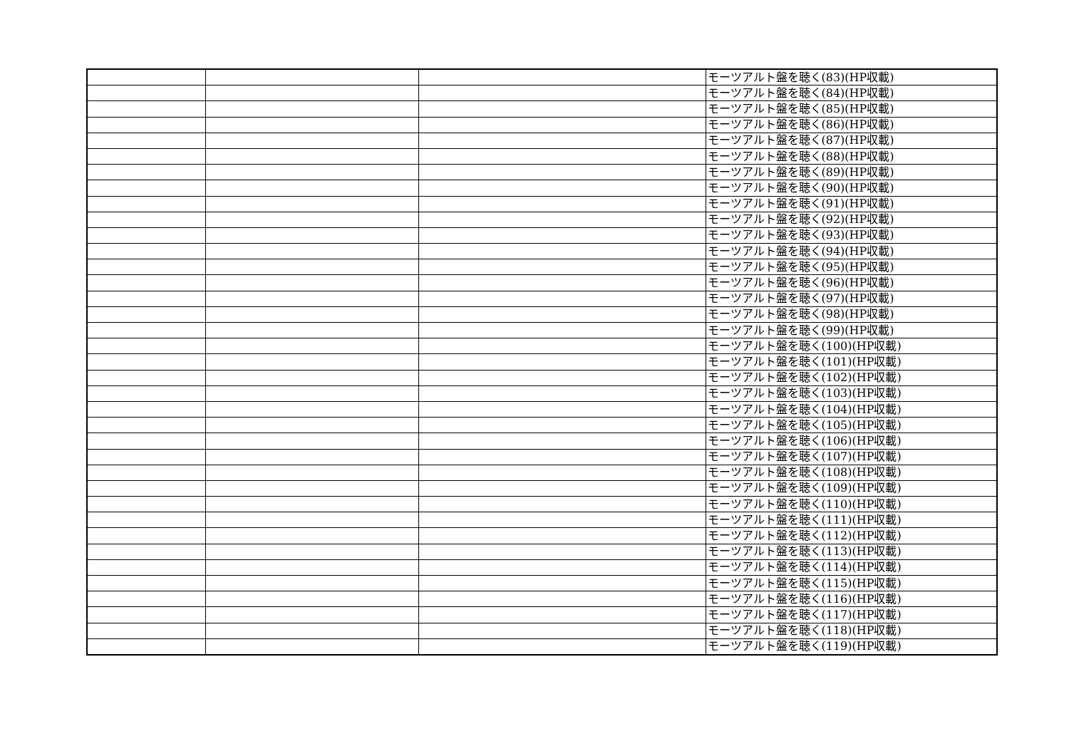| | | | モーツアルト盤を聴く(83)(HP収載) |
| | | | モーツアルト盤を聴く(84)(HP収載) |
| | | | モーツアルト盤を聴く(85)(HP収載) |
| | | | モーツアルト盤を聴く(86)(HP収載) |
| | | | モーツアルト盤を聴く(87)(HP収載) |
| | | | モーツアルト盤を聴く(88)(HP収載) |
| | | | モーツアルト盤を聴く(89)(HP収載) |
| | | | モーツアルト盤を聴く(90)(HP収載) |
| | | | モーツアルト盤を聴く(91)(HP収載) |
| | | | モーツアルト盤を聴く(92)(HP収載) |
| | | | モーツアルト盤を聴く(93)(HP収載) |
| | | | モーツアルト盤を聴く(94)(HP収載) |
| | | | モーツアルト盤を聴く(95)(HP収載) |
| | | | モーツアルト盤を聴く(96)(HP収載) |
| | | | モーツアルト盤を聴く(97)(HP収載) |
| | | | モーツアルト盤を聴く(98)(HP収載) |
| | | | モーツアルト盤を聴く(99)(HP収載) |
| | | | モーツアルト盤を聴く(100)(HP収載) |
| | | | モーツアルト盤を聴く(101)(HP収載) |
| | | | モーツアルト盤を聴く(102)(HP収載) |
| | | | モーツアルト盤を聴く(103)(HP収載) |
| | | | モーツアルト盤を聴く(104)(HP収載) |
| | | | モーツアルト盤を聴く(105)(HP収載) |
| | | | モーツアルト盤を聴く(106)(HP収載) |
| | | | モーツアルト盤を聴く(107)(HP収載) |
| | | | モーツアルト盤を聴く(108)(HP収載) |
| | | | モーツアルト盤を聴く(109)(HP収載) |
| | | | モーツアルト盤を聴く(110)(HP収載) |
| | | | モーツアルト盤を聴く(111)(HP収載) |
| | | | モーツアルト盤を聴く(112)(HP収載) |
| | | | モーツアルト盤を聴く(113)(HP収載) |
| | | | モーツアルト盤を聴く(114)(HP収載) |
| | | | モーツアルト盤を聴く(115)(HP収載) |
| | | | モーツアルト盤を聴く(116)(HP収載) |
| | | | モーツアルト盤を聴く(117)(HP収載) |
| | | | モーツアルト盤を聴く(118)(HP収載) |
| | | | モーツアルト盤を聴く(119)(HP収載) |